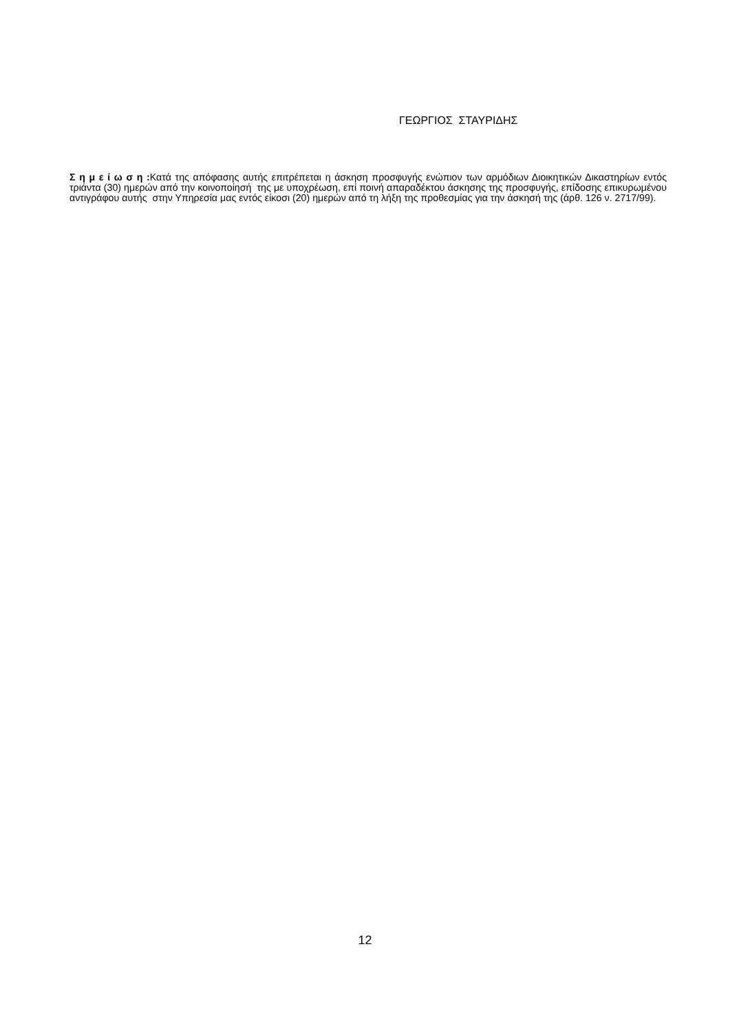ΓΕΩΡΓΙΟΣ ΣΤΑΥΡΙΔΗΣ
Σ η μ ε ί ω σ η : Κατά της απόφασης αυτής επιτρέπεται η άσκηση προσφυγής ενώπιον των αρμόδιων Διοικητικών Δικαστηρίων εντός τριάντα (30) ημερών από την κοινοποίησή της με υποχρέωση, επί ποινή απαραδέκτου άσκησης της προσφυγής, επίδοσης επικυρωμένου αντιγράφου αυτής στην Υπηρεσία μας εντός είκοσι (20) ημερών από τη λήξη της προθεσμίας για την άσκησή της (άρθ. 126 ν. 2717/99).
12